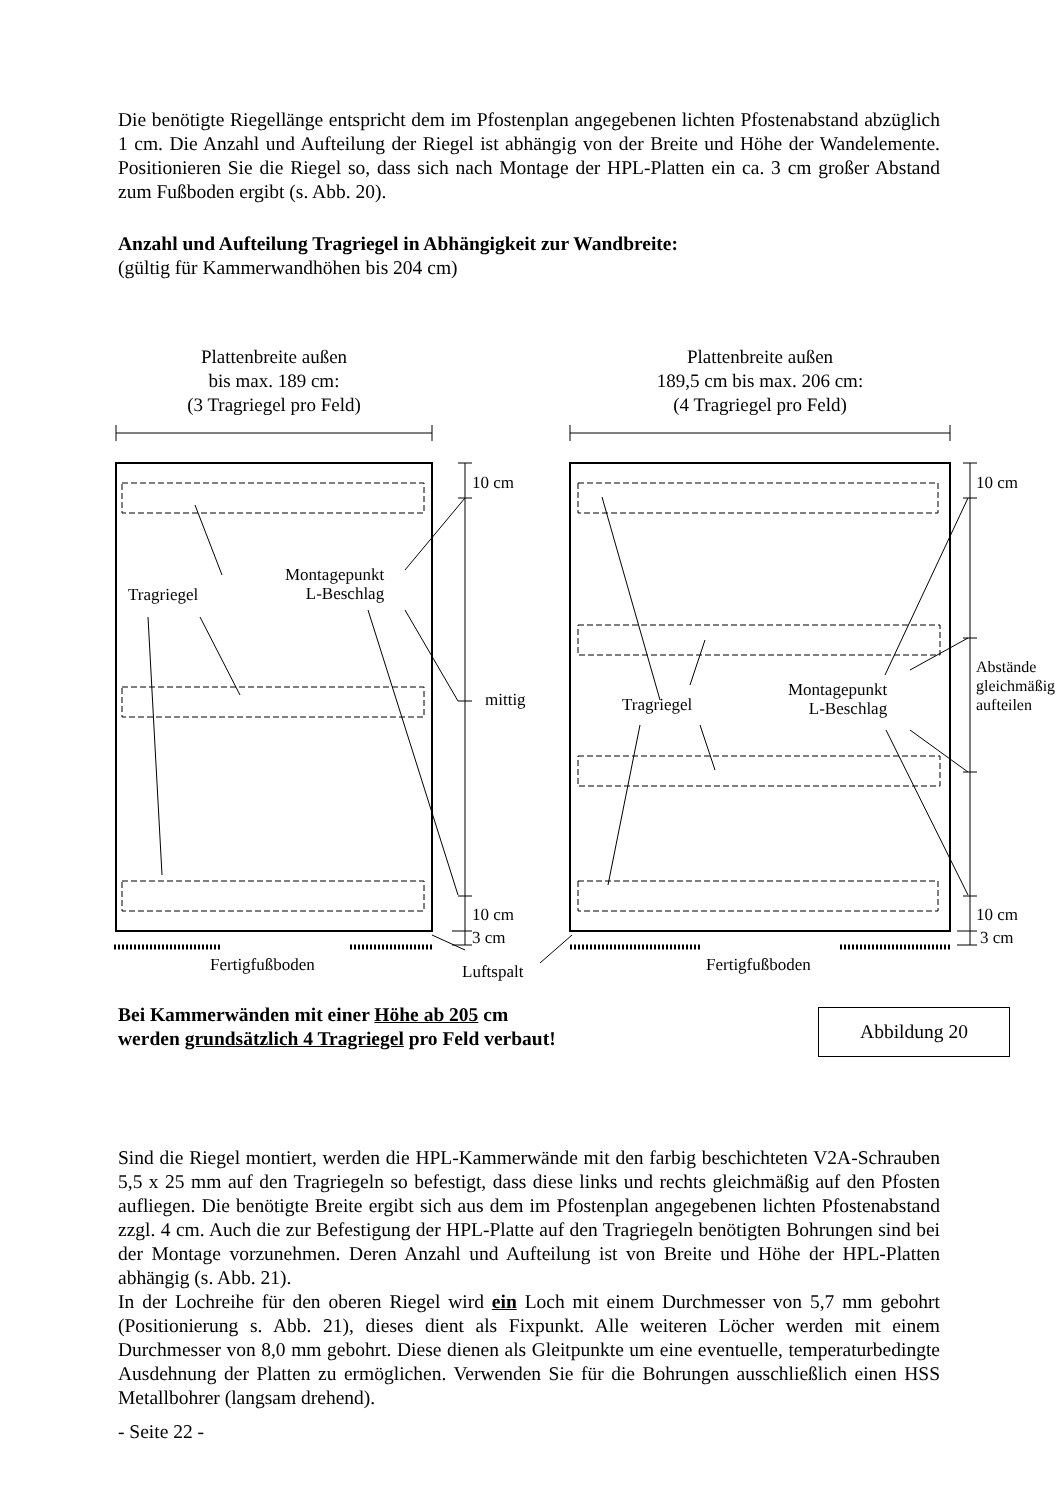Die benötigte Riegellänge entspricht dem im Pfostenplan angegebenen lichten Pfostenabstand abzüglich 1 cm. Die Anzahl und Aufteilung der Riegel ist abhängig von der Breite und Höhe der Wandelemente. Positionieren Sie die Riegel so, dass sich nach Montage der HPL-Platten ein ca. 3 cm großer Abstand zum Fußboden ergibt (s. Abb. 20).
Anzahl und Aufteilung Tragriegel in Abhängigkeit zur Wandbreite:
(gültig für Kammerwandhöhen bis 204 cm)
Plattenbreite außen
bis max. 189 cm:
(3 Tragriegel pro Feld)
Plattenbreite außen
189,5 cm bis max. 206 cm:
(4 Tragriegel pro Feld)
Tragriegel
Montagepunkt
L-Beschlag
mittig
10 cm
10 cm
3 cm
Fertigfußboden Luftspalt
Tragriegel
Montagepunkt
L-Beschlag
Abstände
gleichmäßig
aufteilen
10 cm
10 cm
3 cm
Fertigfußboden
Bei Kammerwänden mit einer Höhe ab 205 cm
werden grundsätzlich 4 Tragriegel pro Feld verbaut!
Abbildung 20
Sind die Riegel montiert, werden die HPL-Kammerwände mit den farbig beschichteten V2A-Schrauben 5,5 x 25 mm auf den Tragriegeln so befestigt, dass diese links und rechts gleichmäßig auf den Pfosten aufliegen. Die benötigte Breite ergibt sich aus dem im Pfostenplan angegebenen lichten Pfostenabstand zzgl. 4 cm. Auch die zur Befestigung der HPL-Platte auf den Tragriegeln benötigten Bohrungen sind bei der Montage vorzunehmen. Deren Anzahl und Aufteilung ist von Breite und Höhe der HPL-Platten abhängig (s. Abb. 21).
In der Lochreihe für den oberen Riegel wird ein Loch mit einem Durchmesser von 5,7 mm gebohrt (Positionierung s. Abb. 21), dieses dient als Fixpunkt. Alle weiteren Löcher werden mit einem Durchmesser von 8,0 mm gebohrt. Diese dienen als Gleitpunkte um eine eventuelle, temperaturbedingte Ausdehnung der Platten zu ermöglichen. Verwenden Sie für die Bohrungen ausschließlich einen HSS Metallbohrer (langsam drehend).
- Seite 22 -